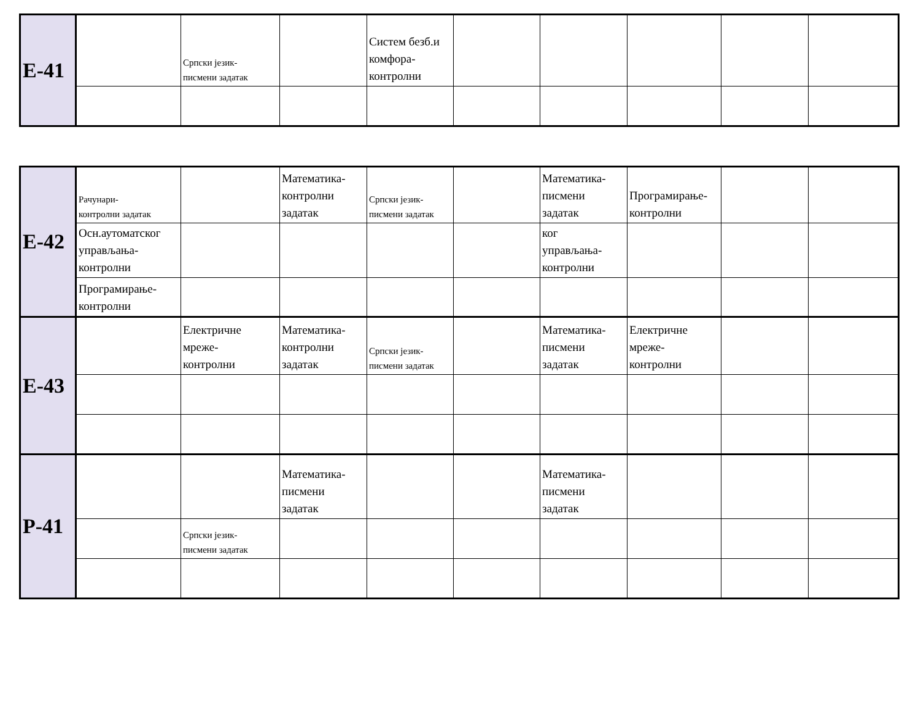| E-41 | | Српски језик- писмени задатак | | Систем безб.и комфора- контролни | | | | | |
| E-42 | Рачунари- контролни задатак | | Математика- контролни задатак | Српски језик- писмени задатак | | Математика- писмени задатак | Програмирање- контролни | | |
| | Осн.аутоматског управљања- контролни | | | | | ког управљања- контролни | | | |
| | Програмирање- контролни | | | | | | | | |
| E-43 | | Електричне мреже- контролни | Математика- контролни задатак | Српски језик- писмени задатак | | Математика- писмени задатак | Електричне мреже- контролни | | |
| P-41 | | | Математика- писмени задатак | | | Математика- писмени задатак | | | |
| | | Српски језик- писмени задатак | | | | | | | |